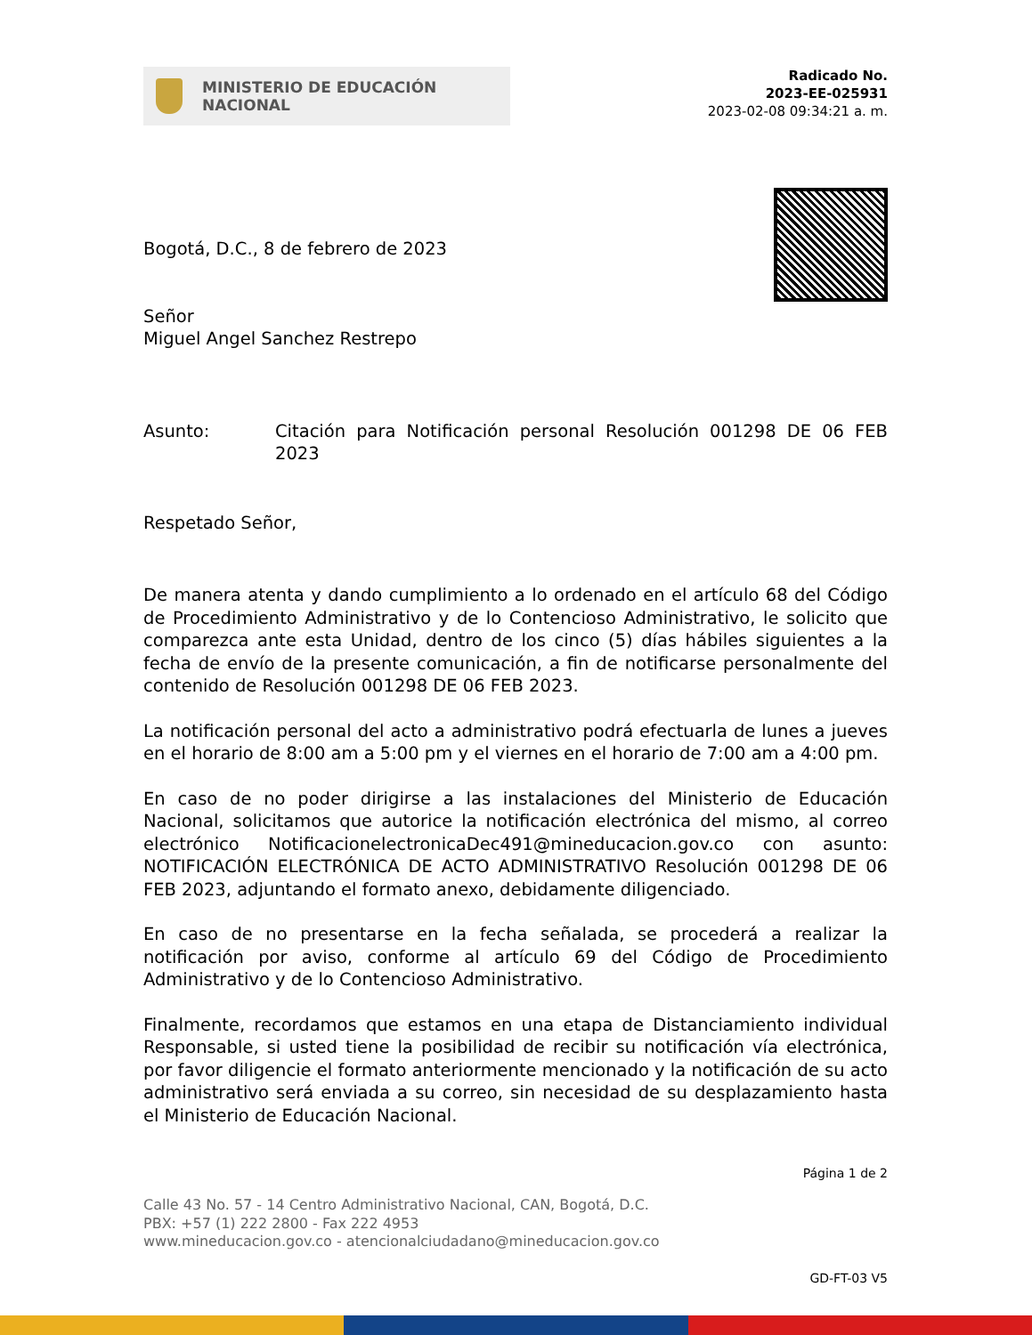MINISTERIO DE EDUCACIÓN
NACIONAL
Radicado No.
2023-EE-025931
2023-02-08 09:34:21 a. m.
Bogotá, D.C., 8 de febrero de 2023
Señor
Miguel Angel Sanchez Restrepo
Asunto: Citación para Notificación personal Resolución 001298 DE 06 FEB 2023
Respetado Señor,
De manera atenta y dando cumplimiento a lo ordenado en el artículo 68 del Código de Procedimiento Administrativo y de lo Contencioso Administrativo, le solicito que comparezca ante esta Unidad, dentro de los cinco (5) días hábiles siguientes a la fecha de envío de la presente comunicación, a fin de notificarse personalmente del contenido de Resolución 001298 DE 06 FEB 2023.
La notificación personal del acto a administrativo podrá efectuarla de lunes a jueves en el horario de 8:00 am a 5:00 pm y el viernes en el horario de 7:00 am a 4:00 pm.
En caso de no poder dirigirse a las instalaciones del Ministerio de Educación Nacional, solicitamos que autorice la notificación electrónica del mismo, al correo electrónico NotificacionelectronicaDec491@mineducacion.gov.co con asunto: NOTIFICACIÓN ELECTRÓNICA DE ACTO ADMINISTRATIVO Resolución 001298 DE 06 FEB 2023, adjuntando el formato anexo, debidamente diligenciado.
En caso de no presentarse en la fecha señalada, se procederá a realizar la notificación por aviso, conforme al artículo 69 del Código de Procedimiento Administrativo y de lo Contencioso Administrativo.
Finalmente, recordamos que estamos en una etapa de Distanciamiento individual Responsable, si usted tiene la posibilidad de recibir su notificación vía electrónica, por favor diligencie el formato anteriormente mencionado y la notificación de su acto administrativo será enviada a su correo, sin necesidad de su desplazamiento hasta el Ministerio de Educación Nacional.
Página 1 de 2
Calle 43 No. 57 - 14 Centro Administrativo Nacional, CAN, Bogotá, D.C.
PBX: +57 (1) 222 2800 - Fax 222 4953
www.mineducacion.gov.co - atencionalciudadano@mineducacion.gov.co
GD-FT-03 V5